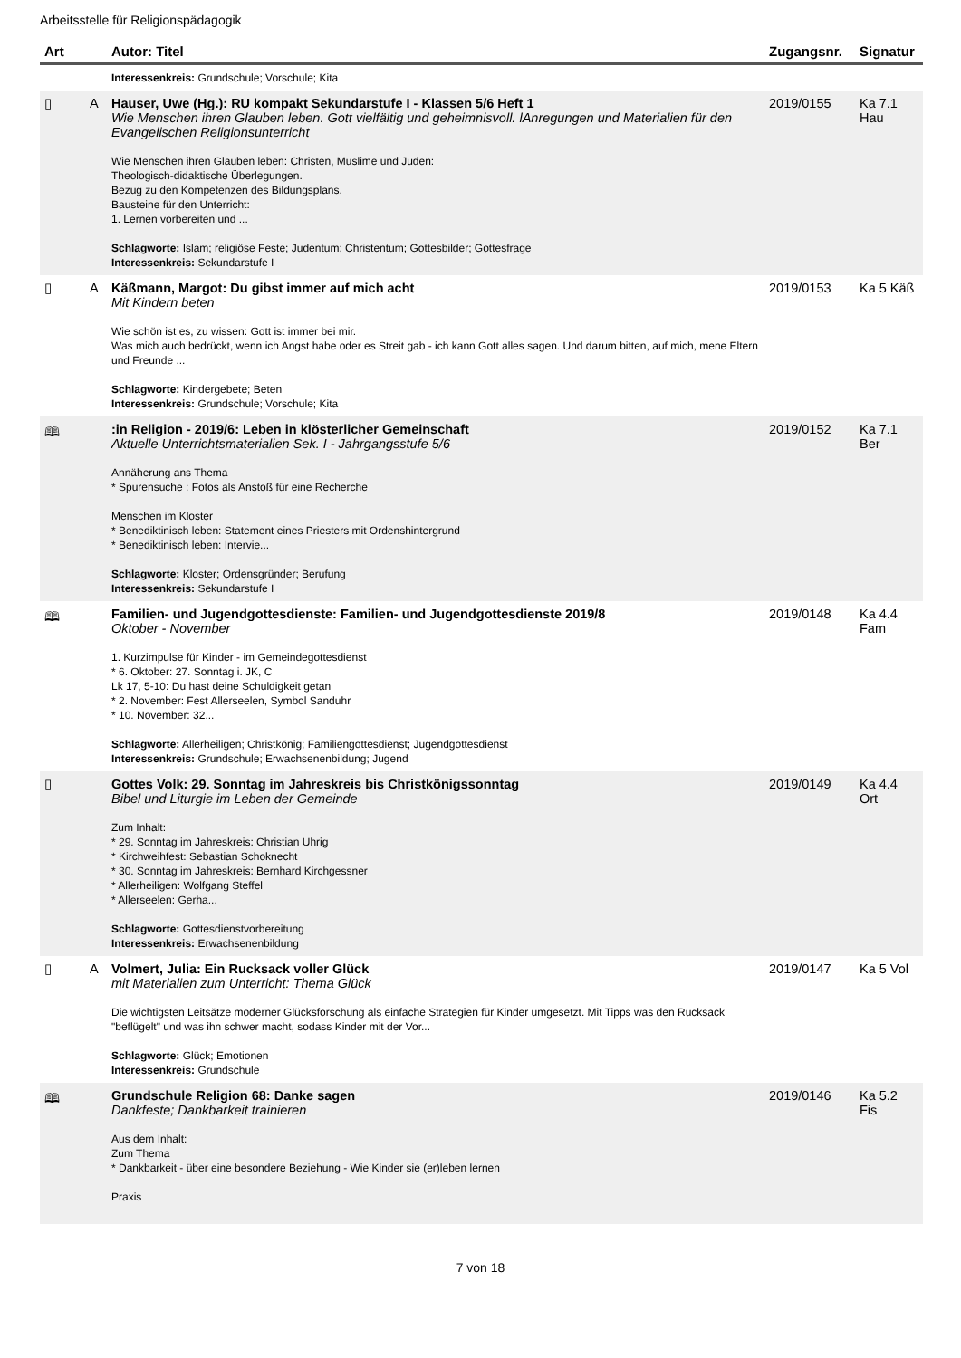Arbeitsstelle für Religionspädagogik
| Art | | Autor: Titel | Zugangsnr. | Signatur |
| --- | --- | --- | --- | --- |
| | | Interessenkreis: Grundschule; Vorschule; Kita | | |
| ▯ | A | Hauser, Uwe (Hg.): RU kompakt Sekundarstufe I - Klassen 5/6 Heft 1 Wie Menschen ihren Glauben leben. Gott vielfältig und geheimnisvoll. lAnregungen und Materialien für den Evangelischen Religionsunterricht Wie Menschen ihren Glauben leben: Christen, Muslime und Juden: Theologisch-didaktische Überlegungen. Bezug zu den Kompetenzen des Bildungsplans. Bausteine für den Unterricht: 1. Lernen vorbereiten und ... Schlagworte: Islam; religiöse Feste; Judentum; Christentum; Gottesbilder; Gottesfrage Interessenkreis: Sekundarstufe I | 2019/0155 | Ka 7.1 Hau |
| ▯ | A | Käßmann, Margot: Du gibst immer auf mich acht Mit Kindern beten Wie schön ist es, zu wissen: Gott ist immer bei mir. Was mich auch bedrückt, wenn ich Angst habe oder es Streit gab - ich kann Gott alles sagen. Und darum bitten, auf mich, mene Eltern und Freunde ... Schlagworte: Kindergebete; Beten Interessenkreis: Grundschule; Vorschule; Kita | 2019/0153 | Ka 5 Käß |
| 🕮 | | :in Religion - 2019/6: Leben in klösterlicher Gemeinschaft Aktuelle Unterrichtsmaterialien Sek. I - Jahrgangsstufe 5/6 Annäherung ans Thema * Spurensuche : Fotos als Anstoß für eine Recherche Menschen im Kloster * Benediktinisch leben: Statement eines Priesters mit Ordenshintergrund * Benediktinisch leben: Intervie... Schlagworte: Kloster; Ordensgründer; Berufung Interessenkreis: Sekundarstufe I | 2019/0152 | Ka 7.1 Ber |
| 🕮 | | Familien- und Jugendgottesdienste: Familien- und Jugendgottesdienste 2019/8 Oktober - November 1. Kurzimpulse für Kinder - im Gemeindegottesdienst * 6. Oktober: 27. Sonntag i. JK, C Lk 17, 5-10: Du hast deine Schuldigkeit getan * 2. November: Fest Allerseelen, Symbol Sanduhr * 10. November: 32... Schlagworte: Allerheiligen; Christkönig; Familiengottesdienst; Jugendgottesdienst Interessenkreis: Grundschule; Erwachsenenbildung; Jugend | 2019/0148 | Ka 4.4 Fam |
| ▯ | | Gottes Volk: 29. Sonntag im Jahreskreis bis Christkönigssonntag Bibel und Liturgie im Leben der Gemeinde Zum Inhalt: * 29. Sonntag im Jahreskreis: Christian Uhrig * Kirchweihfest: Sebastian Schoknecht * 30. Sonntag im Jahreskreis: Bernhard Kirchgessner * Allerheiligen: Wolfgang Steffel * Allerseelen: Gerha... Schlagworte: Gottesdienstvorbereitung Interessenkreis: Erwachsenenbildung | 2019/0149 | Ka 4.4 Ort |
| ▯ | A | Volmert, Julia: Ein Rucksack voller Glück mit Materialien zum Unterricht: Thema Glück Die wichtigsten Leitsätze moderner Glücksforschung als einfache Strategien für Kinder umgesetzt. Mit Tipps was den Rucksack "beflügelt" und was ihn schwer macht, sodass Kinder mit der Vor... Schlagworte: Glück; Emotionen Interessenkreis: Grundschule | 2019/0147 | Ka 5 Vol |
| 🕮 | | Grundschule Religion 68: Danke sagen Dankfeste; Dankbarkeit trainieren Aus dem Inhalt: Zum Thema * Dankbarkeit - über eine besondere Beziehung - Wie Kinder sie (er)leben lernen Praxis | 2019/0146 | Ka 5.2 Fis |
7 von 18